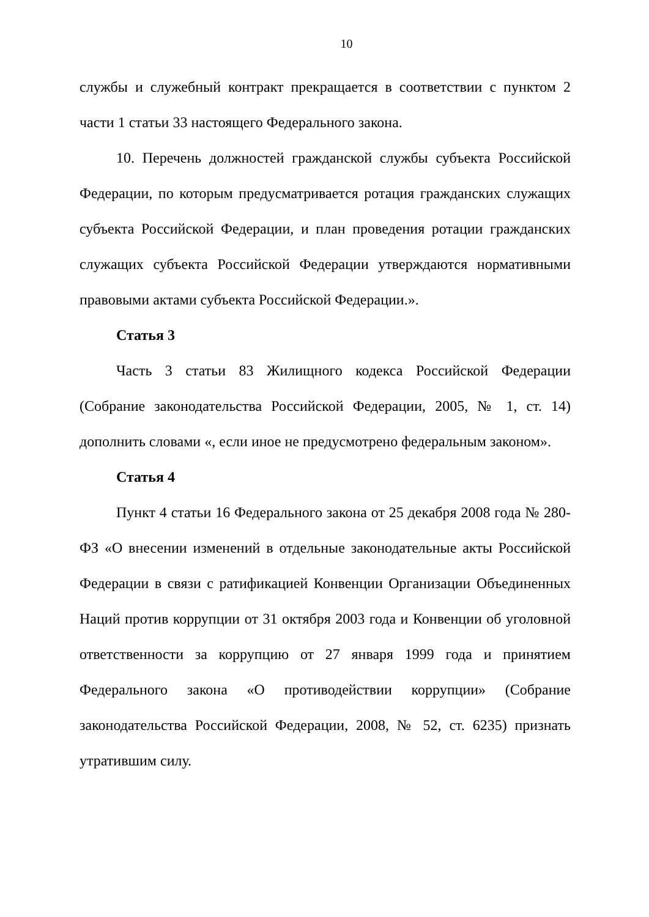10
службы и служебный контракт прекращается в соответствии с пунктом 2 части 1 статьи 33 настоящего Федерального закона.
10. Перечень должностей гражданской службы субъекта Российской Федерации, по которым предусматривается ротация гражданских служащих субъекта Российской Федерации, и план проведения ротации гражданских служащих субъекта Российской Федерации утверждаются нормативными правовыми актами субъекта Российской Федерации.».
Статья 3
Часть 3 статьи 83 Жилищного кодекса Российской Федерации (Собрание законодательства Российской Федерации, 2005, № 1, ст. 14) дополнить словами «, если иное не предусмотрено федеральным законом».
Статья 4
Пункт 4 статьи 16 Федерального закона от 25 декабря 2008 года № 280-ФЗ «О внесении изменений в отдельные законодательные акты Российской Федерации в связи с ратификацией Конвенции Организации Объединенных Наций против коррупции от 31 октября 2003 года и Конвенции об уголовной ответственности за коррупцию от 27 января 1999 года и принятием Федерального закона «О противодействии коррупции» (Собрание законодательства Российской Федерации, 2008, № 52, ст. 6235) признать утратившим силу.